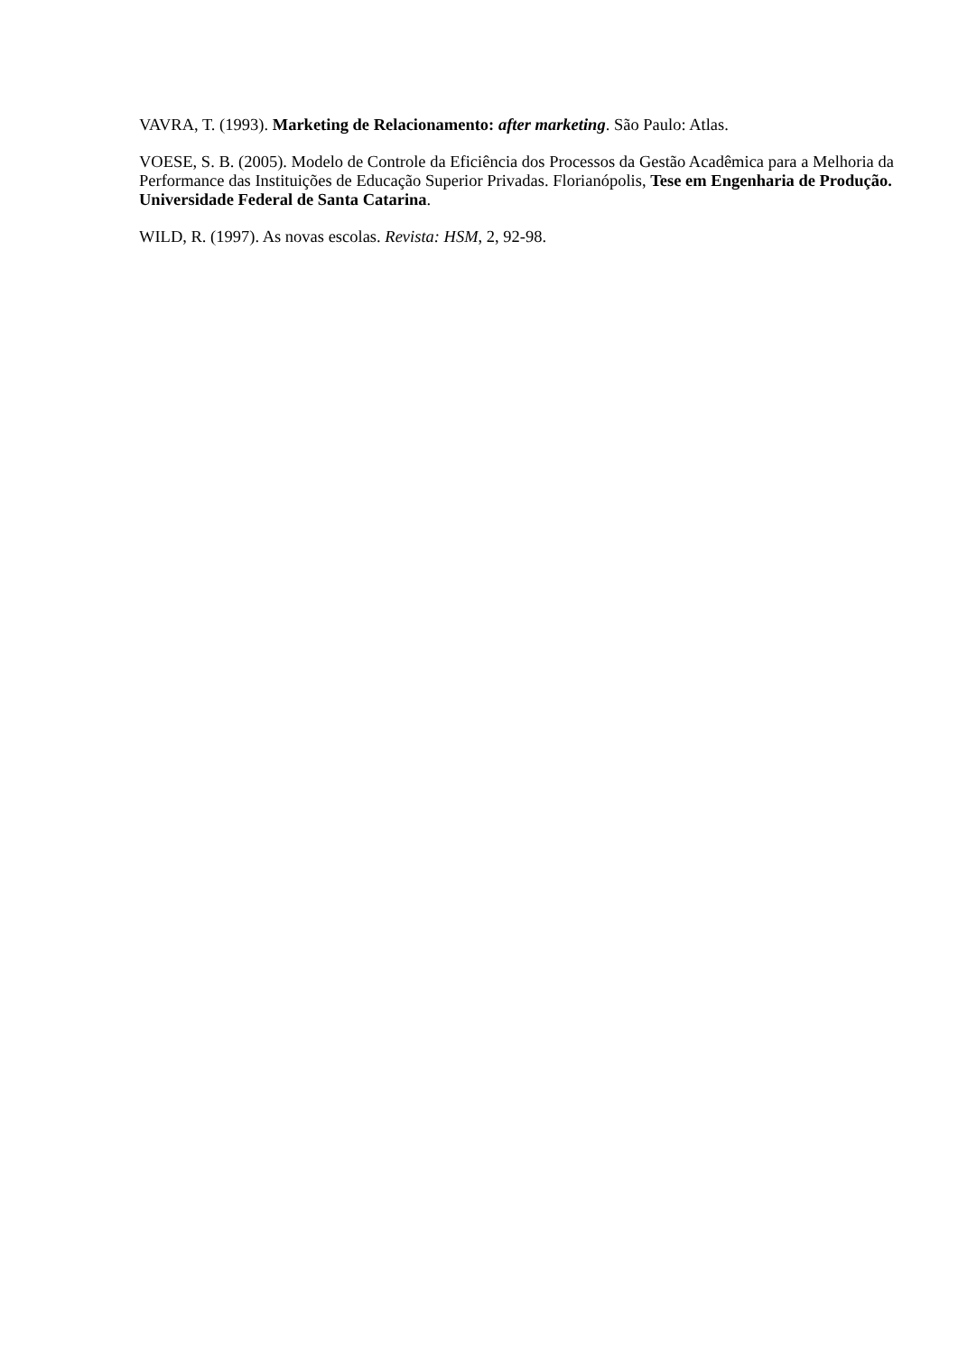VAVRA, T. (1993). Marketing de Relacionamento: after marketing. São Paulo: Atlas.
VOESE, S. B. (2005). Modelo de Controle da Eficiência dos Processos da Gestão Acadêmica para a Melhoria da Performance das Instituições de Educação Superior Privadas. Florianópolis, Tese em Engenharia de Produção. Universidade Federal de Santa Catarina.
WILD, R. (1997). As novas escolas. Revista: HSM, 2, 92-98.